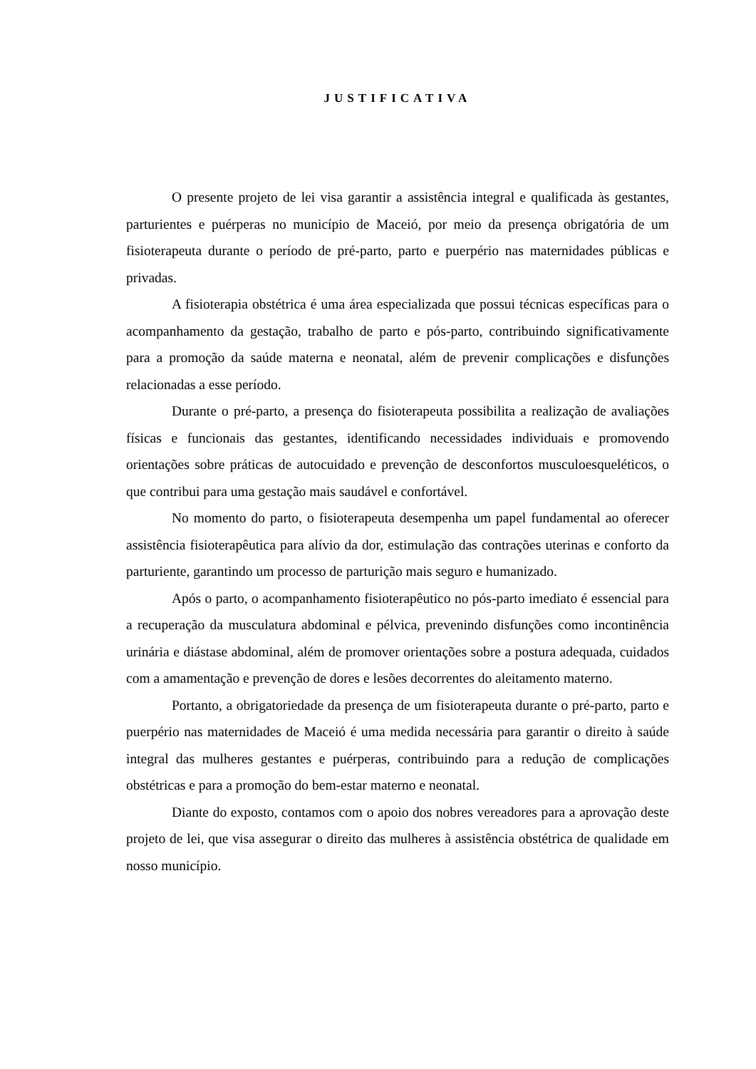JUSTIFICATIVA
O presente projeto de lei visa garantir a assistência integral e qualificada às gestantes, parturientes e puérperas no município de Maceió, por meio da presença obrigatória de um fisioterapeuta durante o período de pré-parto, parto e puerpério nas maternidades públicas e privadas.
A fisioterapia obstétrica é uma área especializada que possui técnicas específicas para o acompanhamento da gestação, trabalho de parto e pós-parto, contribuindo significativamente para a promoção da saúde materna e neonatal, além de prevenir complicações e disfunções relacionadas a esse período.
Durante o pré-parto, a presença do fisioterapeuta possibilita a realização de avaliações físicas e funcionais das gestantes, identificando necessidades individuais e promovendo orientações sobre práticas de autocuidado e prevenção de desconfortos musculoesqueléticos, o que contribui para uma gestação mais saudável e confortável.
No momento do parto, o fisioterapeuta desempenha um papel fundamental ao oferecer assistência fisioterapêutica para alívio da dor, estimulação das contrações uterinas e conforto da parturiente, garantindo um processo de parturição mais seguro e humanizado.
Após o parto, o acompanhamento fisioterapêutico no pós-parto imediato é essencial para a recuperação da musculatura abdominal e pélvica, prevenindo disfunções como incontinência urinária e diástase abdominal, além de promover orientações sobre a postura adequada, cuidados com a amamentação e prevenção de dores e lesões decorrentes do aleitamento materno.
Portanto, a obrigatoriedade da presença de um fisioterapeuta durante o pré-parto, parto e puerpério nas maternidades de Maceió é uma medida necessária para garantir o direito à saúde integral das mulheres gestantes e puérperas, contribuindo para a redução de complicações obstétricas e para a promoção do bem-estar materno e neonatal.
Diante do exposto, contamos com o apoio dos nobres vereadores para a aprovação deste projeto de lei, que visa assegurar o direito das mulheres à assistência obstétrica de qualidade em nosso município.